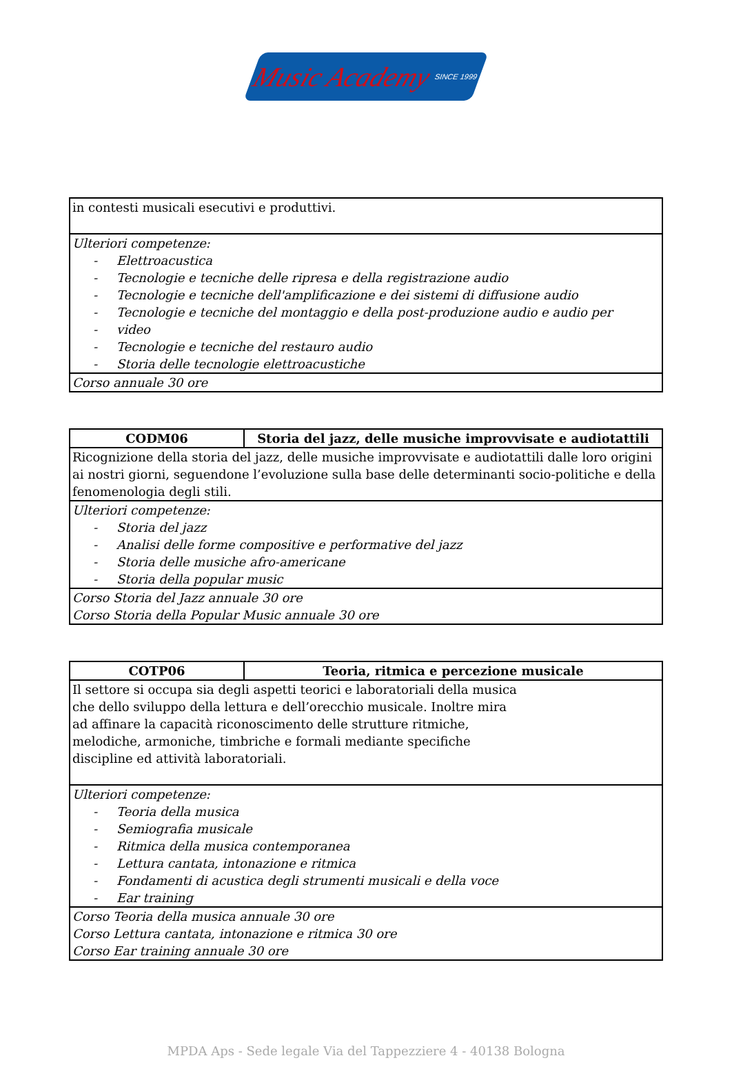Music Academy SINCE 1999
| in contesti musicali esecutivi e produttivi. |
| Ulteriori competenze: - Elettroacustica - Tecnologie e tecniche delle ripresa e della registrazione audio - Tecnologie e tecniche dell'amplificazione e dei sistemi di diffusione audio - Tecnologie e tecniche del montaggio e della post-produzione audio e audio per - video - Tecnologie e tecniche del restauro audio - Storia delle tecnologie elettroacustiche |
| Corso annuale 30 ore |
| CODM06 | Storia del jazz, delle musiche improvvisate e audiotattili |
| --- | --- |
| Ricognizione della storia del jazz, delle musiche improvvisate e audiotattili dalle loro origini ai nostri giorni, seguendone l’evoluzione sulla base delle determinanti socio-politiche e della fenomenologia degli stili. | |
| Ulteriori competenze: - Storia del jazz - Analisi delle forme compositive e performative del jazz - Storia delle musiche afro-americane - Storia della popular music | |
| Corso Storia del Jazz annuale 30 ore Corso Storia della Popular Music annuale 30 ore | |
| COTP06 | Teoria, ritmica e percezione musicale |
| --- | --- |
| Il settore si occupa sia degli aspetti teorici e laboratoriali della musica che dello sviluppo della lettura e dell’orecchio musicale. Inoltre mira ad affinare la capacità riconoscimento delle strutture ritmiche, melodiche, armoniche, timbriche e formali mediante specifiche discipline ed attività laboratoriali. | |
| Ulteriori competenze: - Teoria della musica - Semiografia musicale - Ritmica della musica contemporanea - Lettura cantata, intonazione e ritmica - Fondamenti di acustica degli strumenti musicali e della voce - Ear training | |
| Corso Teoria della musica annuale 30 ore Corso Lettura cantata, intonazione e ritmica 30 ore Corso Ear training annuale 30 ore | |
MPDA Aps - Sede legale Via del Tappezziere 4 - 40138 Bologna